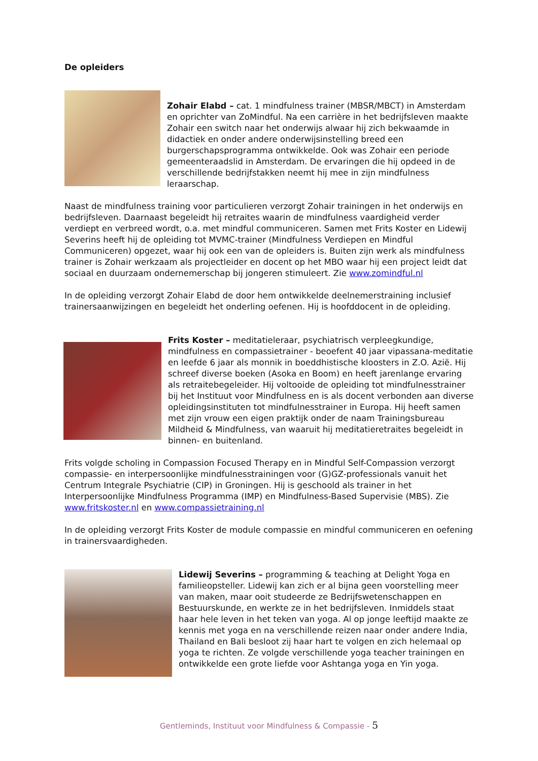De opleiders
Zohair Elabd – cat. 1 mindfulness trainer (MBSR/MBCT) in Amsterdam en oprichter van ZoMindful. Na een carrière in het bedrijfsleven maakte Zohair een switch naar het onderwijs alwaar hij zich bekwaamde in didactiek en onder andere onderwijsinstelling breed een burgerschapsprogramma ontwikkelde. Ook was Zohair een periode gemeenteraadslid in Amsterdam. De ervaringen die hij opdeed in de verschillende bedrijfstakken neemt hij mee in zijn mindfulness leraarschap.
Naast de mindfulness training voor particulieren verzorgt Zohair trainingen in het onderwijs en bedrijfsleven. Daarnaast begeleidt hij retraites waarin de mindfulness vaardigheid verder verdiept en verbreed wordt, o.a. met mindful communiceren. Samen met Frits Koster en Lidewij Severins heeft hij de opleiding tot MVMC-trainer (Mindfulness Verdiepen en Mindful Communiceren) opgezet, waar hij ook een van de opleiders is. Buiten zijn werk als mindfulness trainer is Zohair werkzaam als projectleider en docent op het MBO waar hij een project leidt dat sociaal en duurzaam ondernemerschap bij jongeren stimuleert. Zie www.zomindful.nl
In de opleiding verzorgt Zohair Elabd de door hem ontwikkelde deelnemerstraining inclusief trainersaanwijzingen en begeleidt het onderling oefenen. Hij is hoofddocent in de opleiding.
Frits Koster – meditatieleraar, psychiatrisch verpleegkundige, mindfulness en compassietrainer - beoefent 40 jaar vipassana-meditatie en leefde 6 jaar als monnik in boeddhistische kloosters in Z.O. Azië. Hij schreef diverse boeken (Asoka en Boom) en heeft jarenlange ervaring als retraitebegeleider. Hij voltooide de opleiding tot mindfulnesstrainer bij het Instituut voor Mindfulness en is als docent verbonden aan diverse opleidingsinstituten tot mindfulnesstrainer in Europa. Hij heeft samen met zijn vrouw een eigen praktijk onder de naam Trainingsbureau Mildheid & Mindfulness, van waaruit hij meditatieretraites begeleidt in binnen- en buitenland.
Frits volgde scholing in Compassion Focused Therapy en in Mindful Self-Compassion verzorgt compassie- en interpersoonlijke mindfulnesstrainingen voor (G)GZ-professionals vanuit het Centrum Integrale Psychiatrie (CIP) in Groningen. Hij is geschoold als trainer in het Interpersoonlijke Mindfulness Programma (IMP) en Mindfulness-Based Supervisie (MBS). Zie www.fritskoster.nl en www.compassietraining.nl
In de opleiding verzorgt Frits Koster de module compassie en mindful communiceren en oefening in trainersvaardigheden.
Lidewij Severins – programming & teaching at Delight Yoga en familieopsteller. Lidewij kan zich er al bijna geen voorstelling meer van maken, maar ooit studeerde ze Bedrijfswetenschappen en Bestuurskunde, en werkte ze in het bedrijfsleven. Inmiddels staat haar hele leven in het teken van yoga. Al op jonge leeftijd maakte ze kennis met yoga en na verschillende reizen naar onder andere India, Thailand en Bali besloot zij haar hart te volgen en zich helemaal op yoga te richten. Ze volgde verschillende yoga teacher trainingen en ontwikkelde een grote liefde voor Ashtanga yoga en Yin yoga.
Gentleminds, Instituut voor Mindfulness & Compassie - 5